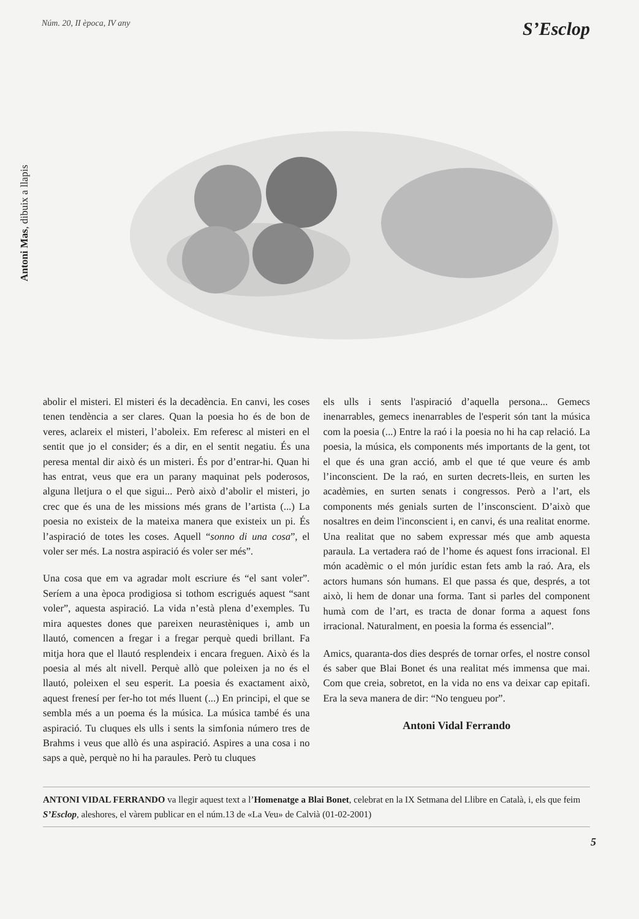Núm. 20, II època, IV any S’Esclop
Antoni Mas, dibuix a llapis
abolir el misteri. El misteri és la decadència. En canvi, les coses tenen tendència a ser clares. Quan la poesia ho és de bon de veres, aclareix el misteri, l’aboleix. Em referesc al misteri en el sentit que jo el consider; és a dir, en el sentit negatiu. És una peresa mental dir això és un misteri. És por d’entrar-hi. Quan hi has entrat, veus que era un parany maquinat pels poderosos, alguna lletjura o el que sigui... Però això d’abolir el misteri, jo crec que és una de les missions més grans de l’artista (...) La poesia no existeix de la mateixa manera que existeix un pi. És l’aspiració de totes les coses. Aquell “sonno di una cosa”, el voler ser més. La nostra aspiració és voler ser més”.
Una cosa que em va agradar molt escriure és “el sant voler”. Seríem a una època prodigiosa si tothom escrigués aquest “sant voler”, aquesta aspiració. La vida n’està plena d’exemples. Tu mira aquestes dones que pareixen neurastèniques i, amb un llautó, comencen a fregar i a fregar perquè quedi brillant. Fa mitja hora que el llautó resplendeix i encara freguen. Això és la poesia al més alt nivell. Perquè allò que poleixen ja no és el llautó, poleixen el seu esperit. La poesia és exactament això, aquest frenesí per fer-ho tot més lluent (...) En principi, el que se sembla més a un poema és la música. La música també és una aspiració. Tu cluques els ulls i sents la simfonia número tres de Brahms i veus que allò és una aspiració. Aspires a una cosa i no saps a què, perquè no hi ha paraules. Però tu cluques
els ulls i sents l'aspiració d’aquella persona... Gemecs inenarrables, gemecs inenarrables de l'esperit són tant la música com la poesia (...) Entre la raó i la poesia no hi ha cap relació. La poesia, la música, els components més importants de la gent, tot el que és una gran acció, amb el que té que veure és amb l’inconscient. De la raó, en surten decrets-lleis, en surten les acadèmies, en surten senats i congressos. Però a l’art, els components més genials surten de l’insconscient. D’això que nosaltres en deim l'inconscient i, en canvi, és una realitat enorme. Una realitat que no sabem expressar més que amb aquesta paraula. La vertadera raó de l’home és aquest fons irracional. El món acadèmic o el món jurídic estan fets amb la raó. Ara, els actors humans són humans. El que passa és que, després, a tot això, li hem de donar una forma. Tant si parles del component humà com de l’art, es tracta de donar forma a aquest fons irracional. Naturalment, en poesia la forma és essencial”.
Amics, quaranta-dos dies després de tornar orfes, el nostre consol és saber que Blai Bonet és una realitat més immensa que mai. Com que creia, sobretot, en la vida no ens va deixar cap epitafi. Era la seva manera de dir: “No tengueu por”.
Antoni Vidal Ferrando
ANTONI VIDAL FERRANDO va llegir aquest text a l’Homenatge a Blai Bonet, celebrat en la IX Setmana del Llibre en Català, i, els que feim S’Esclop, aleshores, el vàrem publicar en el núm.13 de «La Veu» de Calvià (01-02-2001)
5